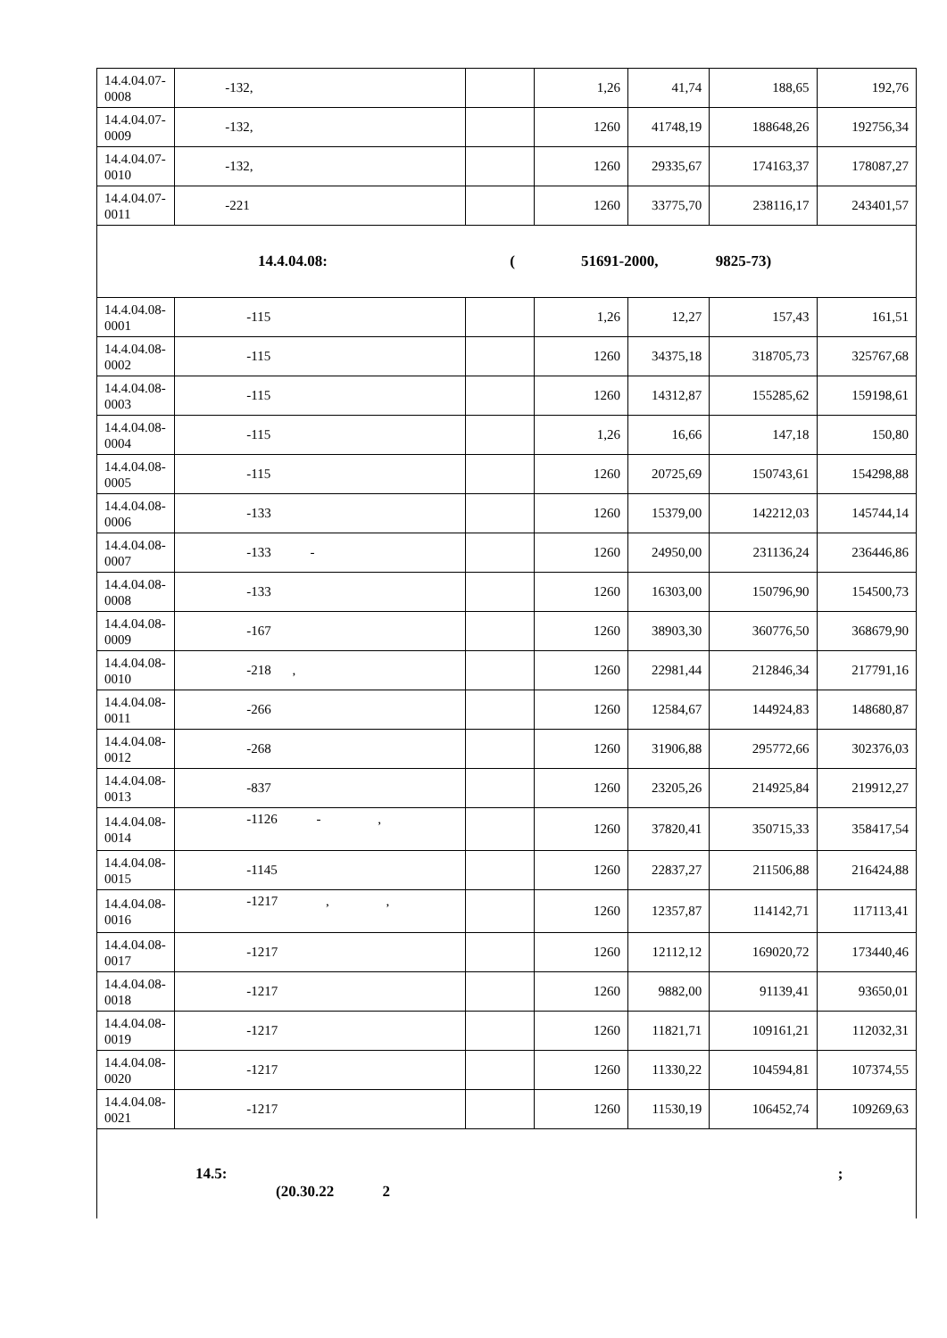| 14.4.04.07- 0008 | -132, | | 1,26 | 41,74 | 188,65 | 192,76 |
| 14.4.04.07- 0009 | -132, | | 1260 | 41748,19 | 188648,26 | 192756,34 |
| 14.4.04.07- 0010 | -132, | | 1260 | 29335,67 | 174163,37 | 178087,27 |
| 14.4.04.07- 0011 | -221 | | 1260 | 33775,70 | 238116,17 | 243401,57 |
| 14.4.04.08: ( 51691-2000, 9825-73) | | | | | | |
| 14.4.04.08- 0001 | -115 | | 1,26 | 12,27 | 157,43 | 161,51 |
| 14.4.04.08- 0002 | -115 | | 1260 | 34375,18 | 318705,73 | 325767,68 |
| 14.4.04.08- 0003 | -115 | | 1260 | 14312,87 | 155285,62 | 159198,61 |
| 14.4.04.08- 0004 | -115 | | 1,26 | 16,66 | 147,18 | 150,80 |
| 14.4.04.08- 0005 | -115 | | 1260 | 20725,69 | 150743,61 | 154298,88 |
| 14.4.04.08- 0006 | -133 | | 1260 | 15379,00 | 142212,03 | 145744,14 |
| 14.4.04.08- 0007 | -133 - | | 1260 | 24950,00 | 231136,24 | 236446,86 |
| 14.4.04.08- 0008 | -133 | | 1260 | 16303,00 | 150796,90 | 154500,73 |
| 14.4.04.08- 0009 | -167 | | 1260 | 38903,30 | 360776,50 | 368679,90 |
| 14.4.04.08- 0010 | -218 , | | 1260 | 22981,44 | 212846,34 | 217791,16 |
| 14.4.04.08- 0011 | -266 | | 1260 | 12584,67 | 144924,83 | 148680,87 |
| 14.4.04.08- 0012 | -268 | | 1260 | 31906,88 | 295772,66 | 302376,03 |
| 14.4.04.08- 0013 | -837 | | 1260 | 23205,26 | 214925,84 | 219912,27 |
| 14.4.04.08- 0014 | -1126 - , | | 1260 | 37820,41 | 350715,33 | 358417,54 |
| 14.4.04.08- 0015 | -1145 | | 1260 | 22837,27 | 211506,88 | 216424,88 |
| 14.4.04.08- 0016 | -1217 , , | | 1260 | 12357,87 | 114142,71 | 117113,41 |
| 14.4.04.08- 0017 | -1217 | | 1260 | 12112,12 | 169020,72 | 173440,46 |
| 14.4.04.08- 0018 | -1217 | | 1260 | 9882,00 | 91139,41 | 93650,01 |
| 14.4.04.08- 0019 | -1217 | | 1260 | 11821,71 | 109161,21 | 112032,31 |
| 14.4.04.08- 0020 | -1217 | | 1260 | 11330,22 | 104594,81 | 107374,55 |
| 14.4.04.08- 0021 | -1217 | | 1260 | 11530,19 | 106452,74 | 109269,63 |
| 14.5: ; (20.30.22 2 | | | | | | |